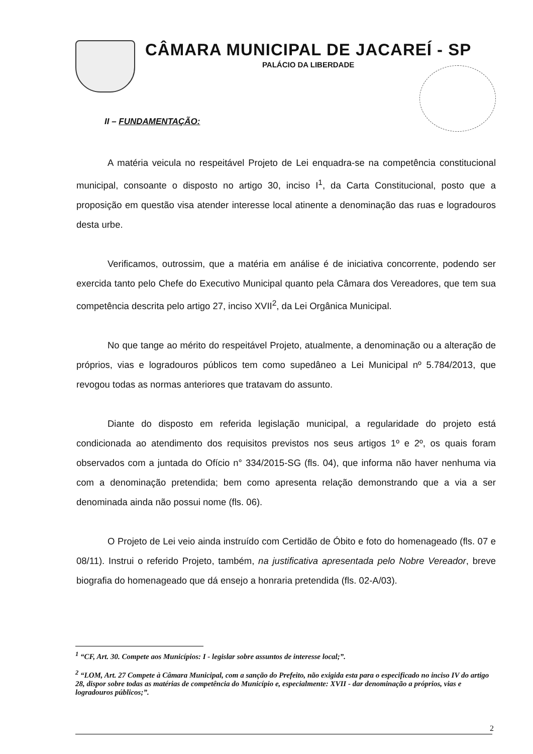CÂMARA MUNICIPAL DE JACAREÍ - SP
PALÁCIO DA LIBERDADE
II – FUNDAMENTAÇÃO:
A matéria veicula no respeitável Projeto de Lei enquadra-se na competência constitucional municipal, consoante o disposto no artigo 30, inciso I<sup>1</sup>, da Carta Constitucional, posto que a proposição em questão visa atender interesse local atinente a denominação das ruas e logradouros desta urbe.
Verificamos, outrossim, que a matéria em análise é de iniciativa concorrente, podendo ser exercida tanto pelo Chefe do Executivo Municipal quanto pela Câmara dos Vereadores, que tem sua competência descrita pelo artigo 27, inciso XVII<sup>2</sup>, da Lei Orgânica Municipal.
No que tange ao mérito do respeitável Projeto, atualmente, a denominação ou a alteração de próprios, vias e logradouros públicos tem como supedâneo a Lei Municipal nº 5.784/2013, que revogou todas as normas anteriores que tratavam do assunto.
Diante do disposto em referida legislação municipal, a regularidade do projeto está condicionada ao atendimento dos requisitos previstos nos seus artigos 1º e 2º, os quais foram observados com a juntada do Ofício n° 334/2015-SG (fls. 04), que informa não haver nenhuma via com a denominação pretendida; bem como apresenta relação demonstrando que a via a ser denominada ainda não possui nome (fls. 06).
O Projeto de Lei veio ainda instruído com Certidão de Óbito e foto do homenageado (fls. 07 e 08/11). Instrui o referido Projeto, também, na justificativa apresentada pelo Nobre Vereador, breve biografia do homenageado que dá ensejo a honraria pretendida (fls. 02-A/03).
<sup>1</sup> “CF, Art. 30. Compete aos Municípios: I - legislar sobre assuntos de interesse local;”.
<sup>2</sup> “LOM, Art. 27 Compete à Câmara Municipal, com a sanção do Prefeito, não exigida esta para o especificado no inciso IV do artigo 28, dispor sobre todas as matérias de competência do Município e, especialmente: XVII - dar denominação a próprios, vias e logradouros públicos;”.
2